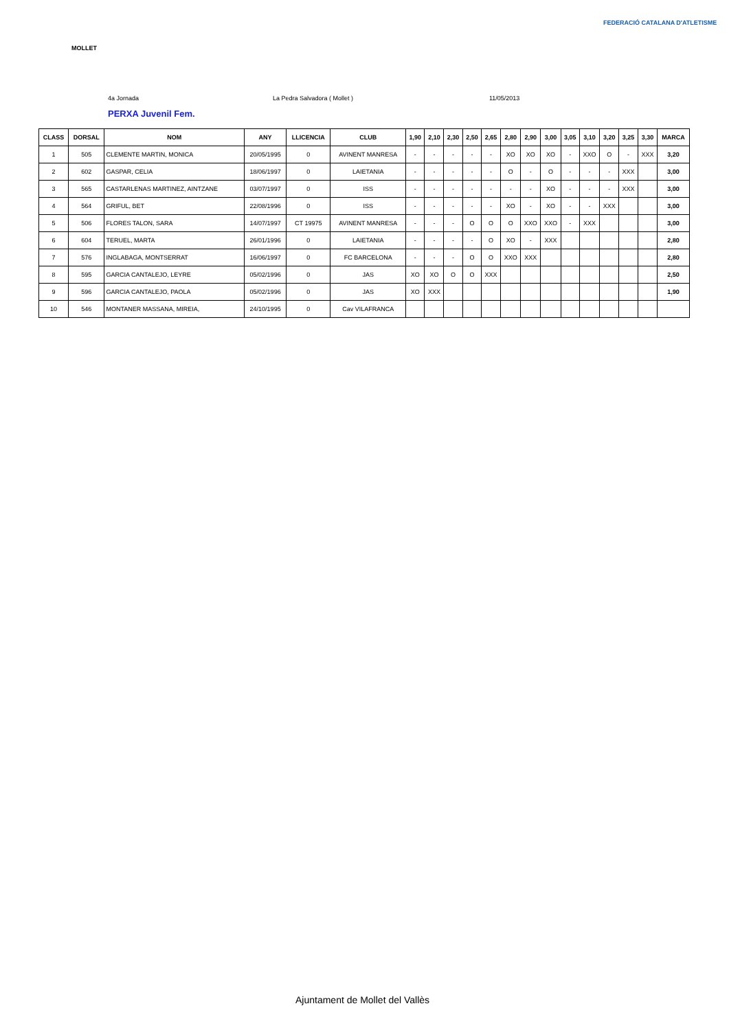MOLLET FEDERACIÓ CATALANA D'ATLETISME
4a Jornada La Pedra Salvadora ( Mollet ) 11/05/2013
PERXA Juvenil Fem.
| CLASS | DORSAL | NOM | ANY | LLICENCIA | CLUB | 1,90 | 2,10 | 2,30 | 2,50 | 2,65 | 2,80 | 2,90 | 3,00 | 3,05 | 3,10 | 3,20 | 3,25 | 3,30 | MARCA |
| --- | --- | --- | --- | --- | --- | --- | --- | --- | --- | --- | --- | --- | --- | --- | --- | --- | --- | --- | --- |
| 1 | 505 | CLEMENTE MARTIN, MONICA | 20/05/1995 | 0 | AVINENT MANRESA | - | - | - | - | - | XO | XO | XO | - | XXO | O | - | XXX | 3,20 |
| 2 | 602 | GASPAR, CELIA | 18/06/1997 | 0 | LAIETANIA | - | - | - | - | - | O | - | O | - | - | - | XXX | | 3,00 |
| 3 | 565 | CASTARLENAS MARTINEZ, AINTZANE | 03/07/1997 | 0 | ISS | - | - | - | - | - | - | - | XO | - | - | - | XXX | | 3,00 |
| 4 | 564 | GRIFUL, BET | 22/08/1996 | 0 | ISS | - | - | - | - | - | XO | - | XO | - | - | XXX | | | 3,00 |
| 5 | 506 | FLORES TALON, SARA | 14/07/1997 | CT 19975 | AVINENT MANRESA | - | - | - | O | O | O | XXO | XXO | - | XXX | | | | 3,00 |
| 6 | 604 | TERUEL, MARTA | 26/01/1996 | 0 | LAIETANIA | - | - | - | - | O | XO | - | XXX | | | | | | 2,80 |
| 7 | 576 | INGLABAGA, MONTSERRAT | 16/06/1997 | 0 | FC BARCELONA | - | - | - | O | O | XXO | XXX | | | | | | | 2,80 |
| 8 | 595 | GARCIA CANTALEJO, LEYRE | 05/02/1996 | 0 | JAS | XO | XO | O | O | XXX | | | | | | | | | 2,50 |
| 9 | 596 | GARCIA CANTALEJO, PAOLA | 05/02/1996 | 0 | JAS | XO | XXX | | | | | | | | | | | | 1,90 |
| 10 | 546 | MONTANER MASSANA, MIREIA, | 24/10/1995 | 0 | Cav VILAFRANCA | | | | | | | | | | | | | | |
Ajuntament de Mollet del Vallès